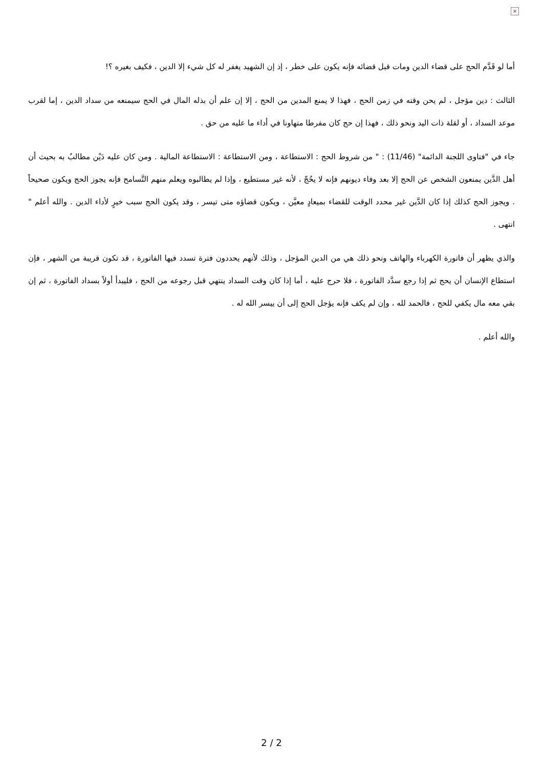×
أما لو قَدَّم الحج على قضاء الدين ومات قبل قضائه فإنه يكون على خطر ، إذ إن الشهيد يغفر له كل شيء إلا الدين ، فكيف بغيره ؟!
الثالث : دين مؤجل ، لم يحن وقته في زمن الحج ، فهذا لا يمنع المدين من الحج ، إلا إن علم أن بذله المال في الحج سيمنعه من سداد الدين ، إما لقرب موعد السداد ، أو لقلة ذات اليد ونحو ذلك ، فهذا إن حج كان مفرطا متهاونا في أداء ما عليه من حق .
جاء في "فتاوى اللجنة الدائمة" (11/46) : " من شروط الحج : الاستطاعة ، ومن الاستطاعة : الاستطاعة المالية . ومن كان عليه دَيْن مطالبٌ به بحيث أن أهل الدَّين يمنعون الشخص عن الحج إلا بعد وفاء ديونهم فإنه لا يحُجّ ، لأنه غير مستطيع ، وإذا لم يطالبوه ويعلم منهم التَّسامح فإنه يجوز الحج ويكون صحيحاً . ويجوز الحج كذلك إذا كان الدَّين غير محدد الوقت للقضاء بميعادٍ معيَّن ، ويكون قضاؤه متى تيسر ، وقد يكون الحج سبب خيرٍ لأداء الدين . والله أعلم " انتهى .
والذي يظهر أن فاتورة الكهرباء والهاتف ونحو ذلك هي من الدين المؤجل ، وذلك لأنهم يحددون فترة تسدد فيها الفاتورة ، قد تكون قريبة من الشهر ، فإن استطاع الإنسان أن يحج ثم إذا رجع سدَّد الفاتورة ، فلا حرج عليه ، أما إذا كان وقت السداد ينتهي قبل رجوعه من الحج ، فليبدأ أولاً بسداد الفاتورة ، ثم إن بقي معه مال يكفي للحج ، فالحمد لله ، وإن لم يكف فإنه يؤجل الحج إلى أن ييسر الله له .
والله أعلم .
2 / 2